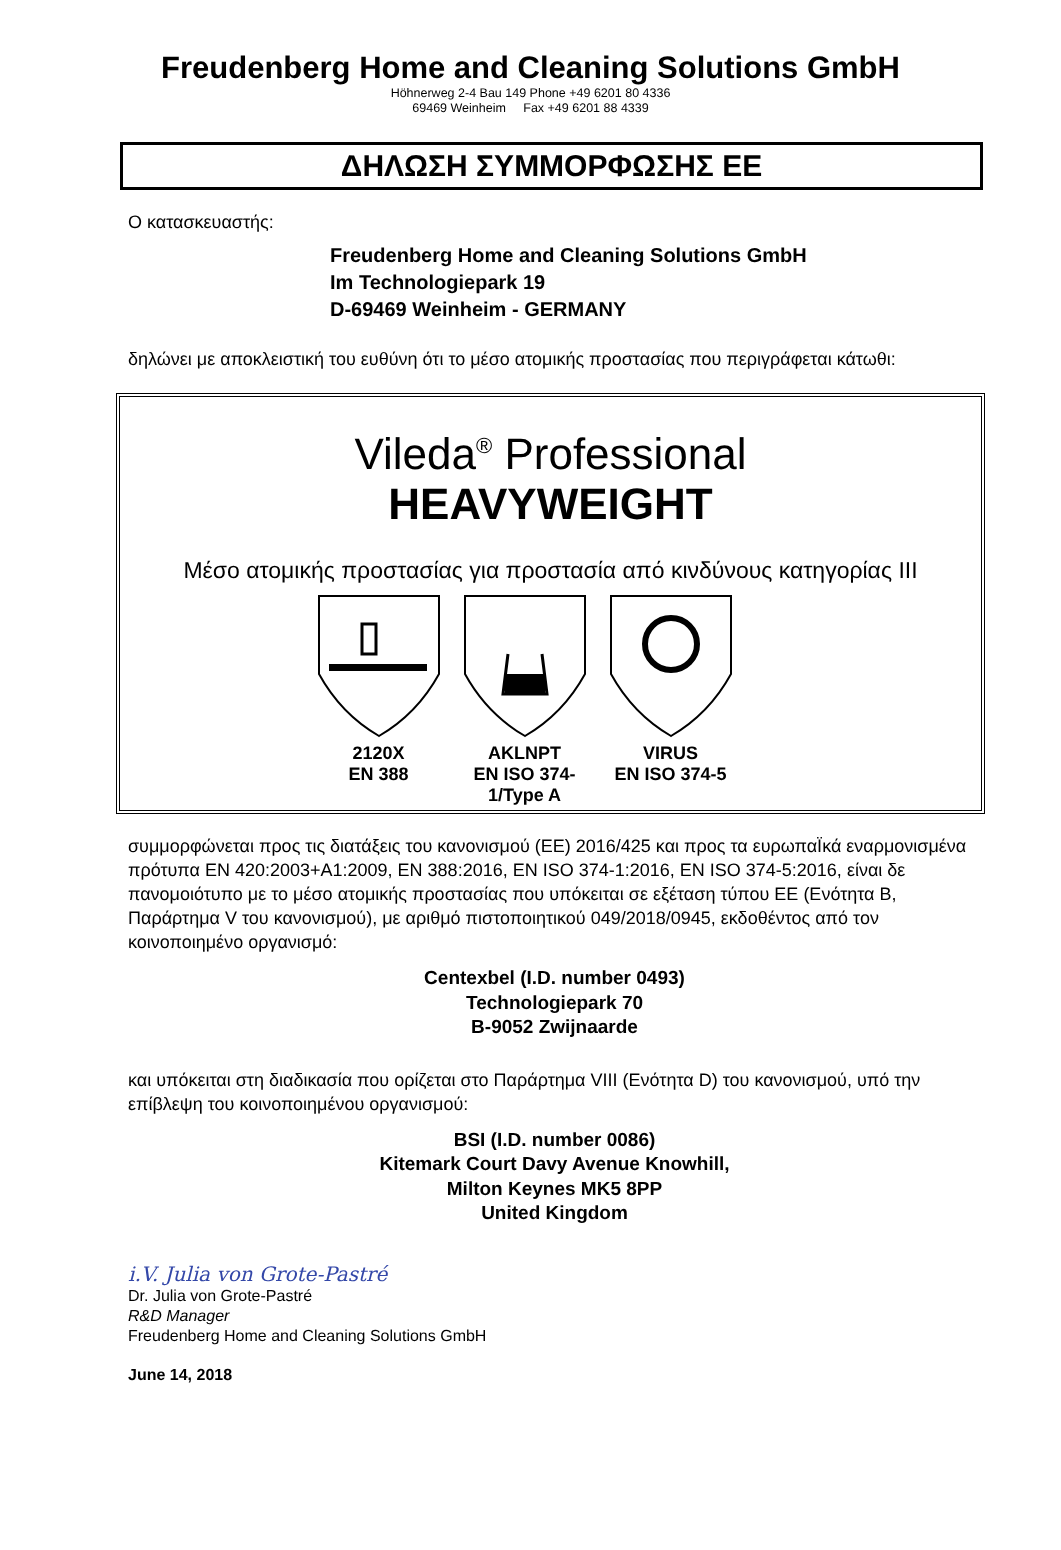Freudenberg Home and Cleaning Solutions GmbH
Höhnerweg 2-4 Bau 149 Phone +49 6201 80 4336
69469 Weinheim Fax +49 6201 88 4339
ΔΗΛΩΣΗ ΣΥΜΜΟΡΦΩΣΗΣ ΕΕ
Ο κατασκευαστής:
Freudenberg Home and Cleaning Solutions GmbH
Im Technologiepark 19
D-69469 Weinheim - GERMANY
δηλώνει με αποκλειστική του ευθύνη ότι το μέσο ατομικής προστασίας που περιγράφεται κάτωθι:
Vileda<sup>®</sup> Professional
HEAVYWEIGHT
Μέσο ατομικής προστασίας για προστασία από κινδύνους κατηγορίας ΙΙΙ
2120X
EN 388
AKLNPT
EN ISO 374-1/Type A
VIRUS
EN ISO 374-5
συμμορφώνεται προς τις διατάξεις του κανονισμού (ΕΕ) 2016/425 και προς τα ευρωπαΪκά εναρμονισμένα πρότυπα EN 420:2003+A1:2009, EN 388:2016, EN ISO 374-1:2016, EN ISO 374-5:2016, είναι δε πανομοιότυπο με το μέσο ατομικής προστασίας που υπόκειται σε εξέταση τύπου ΕΕ (Ενότητα B, Παράρτημα V του κανονισμού), με αριθμό πιστοποιητικού 049/2018/0945, εκδοθέντος από τον κοινοποιημένο οργανισμό:
Centexbel (I.D. number 0493)
Technologiepark 70
B-9052 Zwijnaarde
και υπόκειται στη διαδικασία που ορίζεται στο Παράρτημα VIII (Ενότητα D) του κανονισμού, υπό την επίβλεψη του κοινοποιημένου οργανισμού:
BSI (I.D. number 0086)
Kitemark Court Davy Avenue Knowhill,
Milton Keynes MK5 8PP
United Kingdom
i.V. Julia von Grote-Pastré
Dr. Julia von Grote-Pastré
R&D Manager
Freudenberg Home and Cleaning Solutions GmbH
June 14, 2018